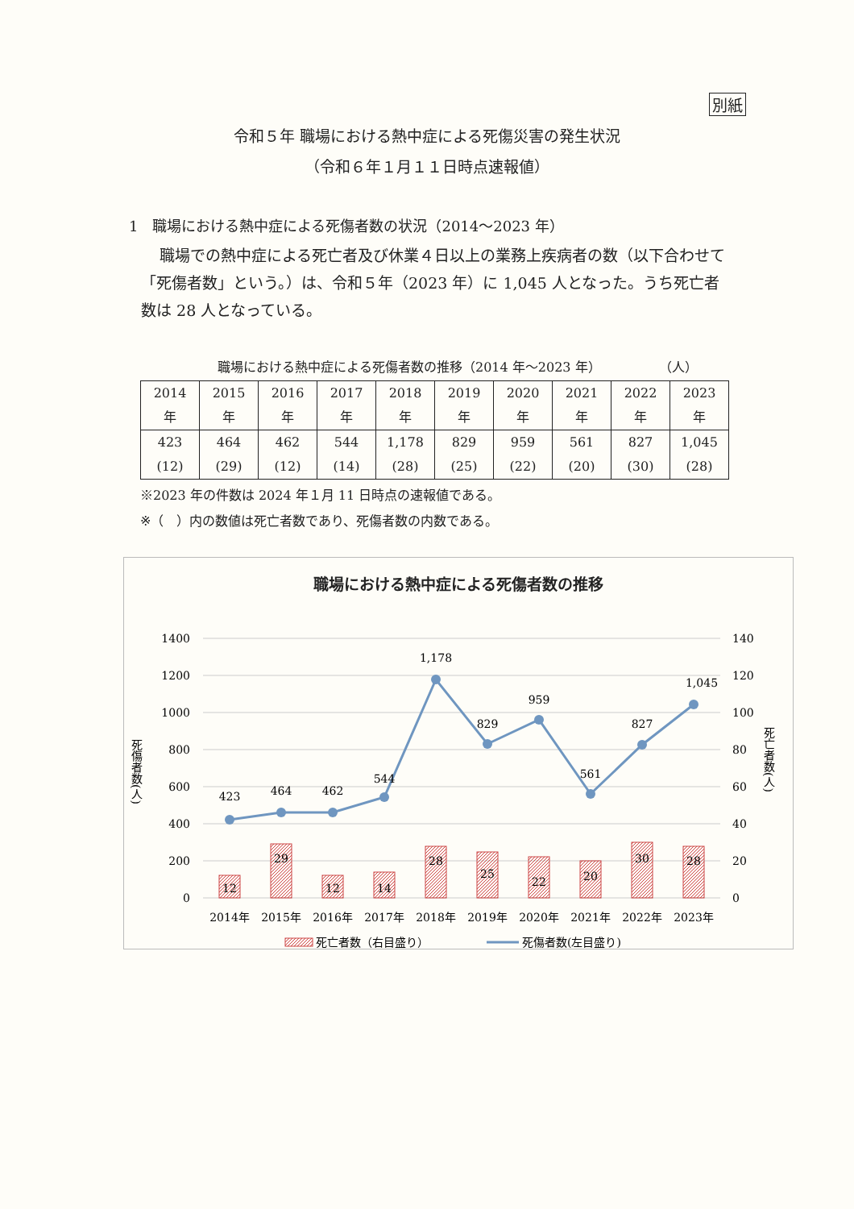別紙
令和５年 職場における熱中症による死傷災害の発生状況
（令和６年１月１１日時点速報値）
1　職場における熱中症による死傷者数の状況（2014～2023 年）
職場での熱中症による死亡者及び休業４日以上の業務上疾病者の数（以下合わせて「死傷者数」という。）は、令和５年（2023 年）に 1,045 人となった。うち死亡者数は 28 人となっている。
職場における熱中症による死傷者数の推移（2014 年～2023 年） （人）
| 2014 年 | 2015 年 | 2016 年 | 2017 年 | 2018 年 | 2019 年 | 2020 年 | 2021 年 | 2022 年 | 2023 年 |
| --- | --- | --- | --- | --- | --- | --- | --- | --- | --- |
| 423 (12) | 464 (29) | 462 (12) | 544 (14) | 1,178 (28) | 829 (25) | 959 (22) | 561 (20) | 827 (30) | 1,045 (28) |
※2023 年の件数は 2024 年１月 11 日時点の速報値である。
※（　）内の数値は死亡者数であり、死傷者数の内数である。
職場における熱中症による死傷者数の推移
1400
1200
1000
800
600
400
200
0
140
120
100
80
60
40
20
0
死傷者数(人)
死亡者数(人)
12
29
12
14
28
25
22
20
30
28
423
464
462
544
1,178
829
959
561
827
1,045
2014年
2015年
2016年
2017年
2018年
2019年
2020年
2021年
2022年
2023年
死亡者数（右目盛り）
死傷者数(左目盛り)